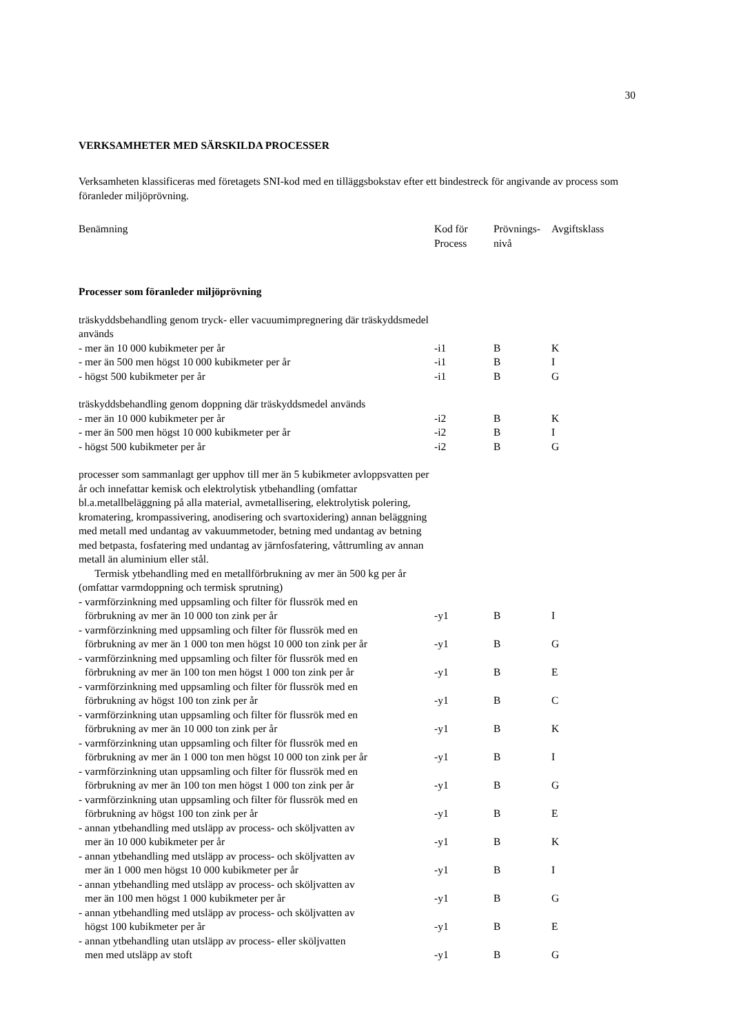30
VERKSAMHETER MED SÄRSKILDA PROCESSER
Verksamheten klassificeras med företagets SNI-kod med en tilläggsbokstav efter ett bindestreck för angivande av process som föranleder miljöprövning.
| Benämning | Kod för Process | Prövnings- nivå | Avgiftsklass |
| Processer som föranleder miljöprövning | | | |
| träskyddsbehandling genom tryck- eller vacuumimpregnering där träskyddsmedel används | | | |
| - mer än 10 000 kubikmeter per år | -i1 | B | K |
| - mer än 500 men högst 10 000 kubikmeter per år | -i1 | B | I |
| - högst 500 kubikmeter per år | -i1 | B | G |
| träskyddsbehandling genom doppning där träskyddsmedel används | | | |
| - mer än 10 000 kubikmeter per år | -i2 | B | K |
| - mer än 500 men högst 10 000 kubikmeter per år | -i2 | B | I |
| - högst 500 kubikmeter per år | -i2 | B | G |
| processer som sammanlagt ger upphov till mer än 5 kubikmeter avloppsvatten per år och innefattar kemisk och elektrolytisk ytbehandling (omfattar bl.a.metallbeläggning på alla material, avmetallisering, elektrolytisk polering, kromatering, krompassivering, anodisering och svartoxidering) annan beläggning med metall med undantag av vakuummetoder, betning med undantag av betning med betpasta, fosfatering med undantag av järnfosfatering, våttrumling av annan metall än aluminium eller stål. Termisk ytbehandling med en metallförbrukning av mer än 500 kg per år (omfattar varmdoppning och termisk sprutning) | | | |
| - varmförzinkning med uppsamling och filter för flussrök med en förbrukning av mer än 10 000 ton zink per år | -y1 | B | I |
| - varmförzinkning med uppsamling och filter för flussrök med en förbrukning av mer än 1 000 ton men högst 10 000 ton zink per år | -y1 | B | G |
| - varmförzinkning med uppsamling och filter för flussrök med en förbrukning av mer än 100 ton men högst 1 000 ton zink per år | -y1 | B | E |
| - varmförzinkning med uppsamling och filter för flussrök med en förbrukning av högst 100 ton zink per år | -y1 | B | C |
| - varmförzinkning utan uppsamling och filter för flussrök med en förbrukning av mer än 10 000 ton zink per år | -y1 | B | K |
| - varmförzinkning utan uppsamling och filter för flussrök med en förbrukning av mer än 1 000 ton men högst 10 000 ton zink per år | -y1 | B | I |
| - varmförzinkning utan uppsamling och filter för flussrök med en förbrukning av mer än 100 ton men högst 1 000 ton zink per år | -y1 | B | G |
| - varmförzinkning utan uppsamling och filter för flussrök med en förbrukning av högst 100 ton zink per år | -y1 | B | E |
| - annan ytbehandling med utsläpp av process- och sköljvatten av mer än 10 000 kubikmeter per år | -y1 | B | K |
| - annan ytbehandling med utsläpp av process- och sköljvatten av mer än 1 000 men högst 10 000 kubikmeter per år | -y1 | B | I |
| - annan ytbehandling med utsläpp av process- och sköljvatten av mer än 100 men högst 1 000 kubikmeter per år | -y1 | B | G |
| - annan ytbehandling med utsläpp av process- och sköljvatten av högst 100 kubikmeter per år | -y1 | B | E |
| - annan ytbehandling utan utsläpp av process- eller sköljvatten men med utsläpp av stoft | -y1 | B | G |